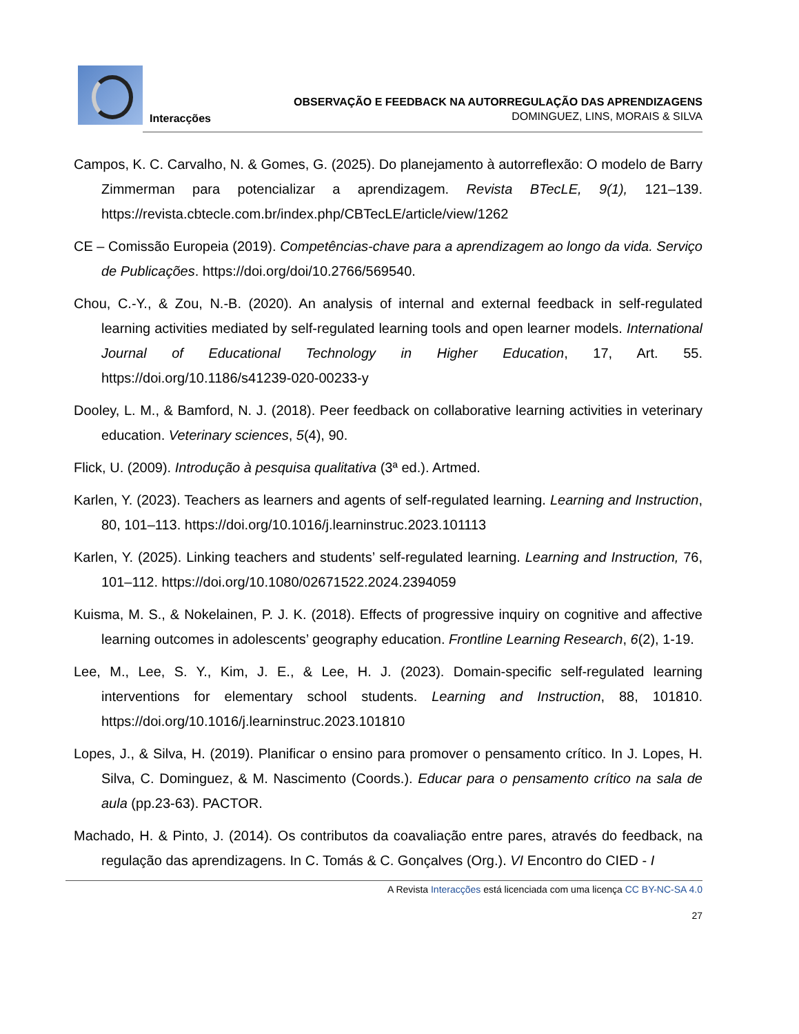Interacções
OBSERVAÇÃO E FEEDBACK NA AUTORREGULAÇÃO DAS APRENDIZAGENS
DOMINGUEZ, LINS, MORAIS & SILVA
Campos, K. C. Carvalho, N. & Gomes, G. (2025). Do planejamento à autorreflexão: O modelo de Barry Zimmerman para potencializar a aprendizagem. Revista BTecLE, 9(1), 121–139. https://revista.cbtecle.com.br/index.php/CBTecLE/article/view/1262
CE – Comissão Europeia (2019). Competências-chave para a aprendizagem ao longo da vida. Serviço de Publicações. https://doi.org/doi/10.2766/569540.
Chou, C.-Y., & Zou, N.-B. (2020). An analysis of internal and external feedback in self-regulated learning activities mediated by self-regulated learning tools and open learner models. International Journal of Educational Technology in Higher Education, 17, Art. 55. https://doi.org/10.1186/s41239-020-00233-y
Dooley, L. M., & Bamford, N. J. (2018). Peer feedback on collaborative learning activities in veterinary education. Veterinary sciences, 5(4), 90.
Flick, U. (2009). Introdução à pesquisa qualitativa (3ª ed.). Artmed.
Karlen, Y. (2023). Teachers as learners and agents of self-regulated learning. Learning and Instruction, 80, 101–113. https://doi.org/10.1016/j.learninstruc.2023.101113
Karlen, Y. (2025). Linking teachers and students’ self-regulated learning. Learning and Instruction, 76, 101–112. https://doi.org/10.1080/02671522.2024.2394059
Kuisma, M. S., & Nokelainen, P. J. K. (2018). Effects of progressive inquiry on cognitive and affective learning outcomes in adolescents’ geography education. Frontline Learning Research, 6(2), 1-19.
Lee, M., Lee, S. Y., Kim, J. E., & Lee, H. J. (2023). Domain-specific self-regulated learning interventions for elementary school students. Learning and Instruction, 88, 101810. https://doi.org/10.1016/j.learninstruc.2023.101810
Lopes, J., & Silva, H. (2019). Planificar o ensino para promover o pensamento crítico. In J. Lopes, H. Silva, C. Dominguez, & M. Nascimento (Coords.). Educar para o pensamento crítico na sala de aula (pp.23-63). PACTOR.
Machado, H. & Pinto, J. (2014). Os contributos da coavaliação entre pares, através do feedback, na regulação das aprendizagens. In C. Tomás & C. Gonçalves (Org.). VI Encontro do CIED - I
A Revista Interacções está licenciada com uma licença CC BY-NC-SA 4.0
27